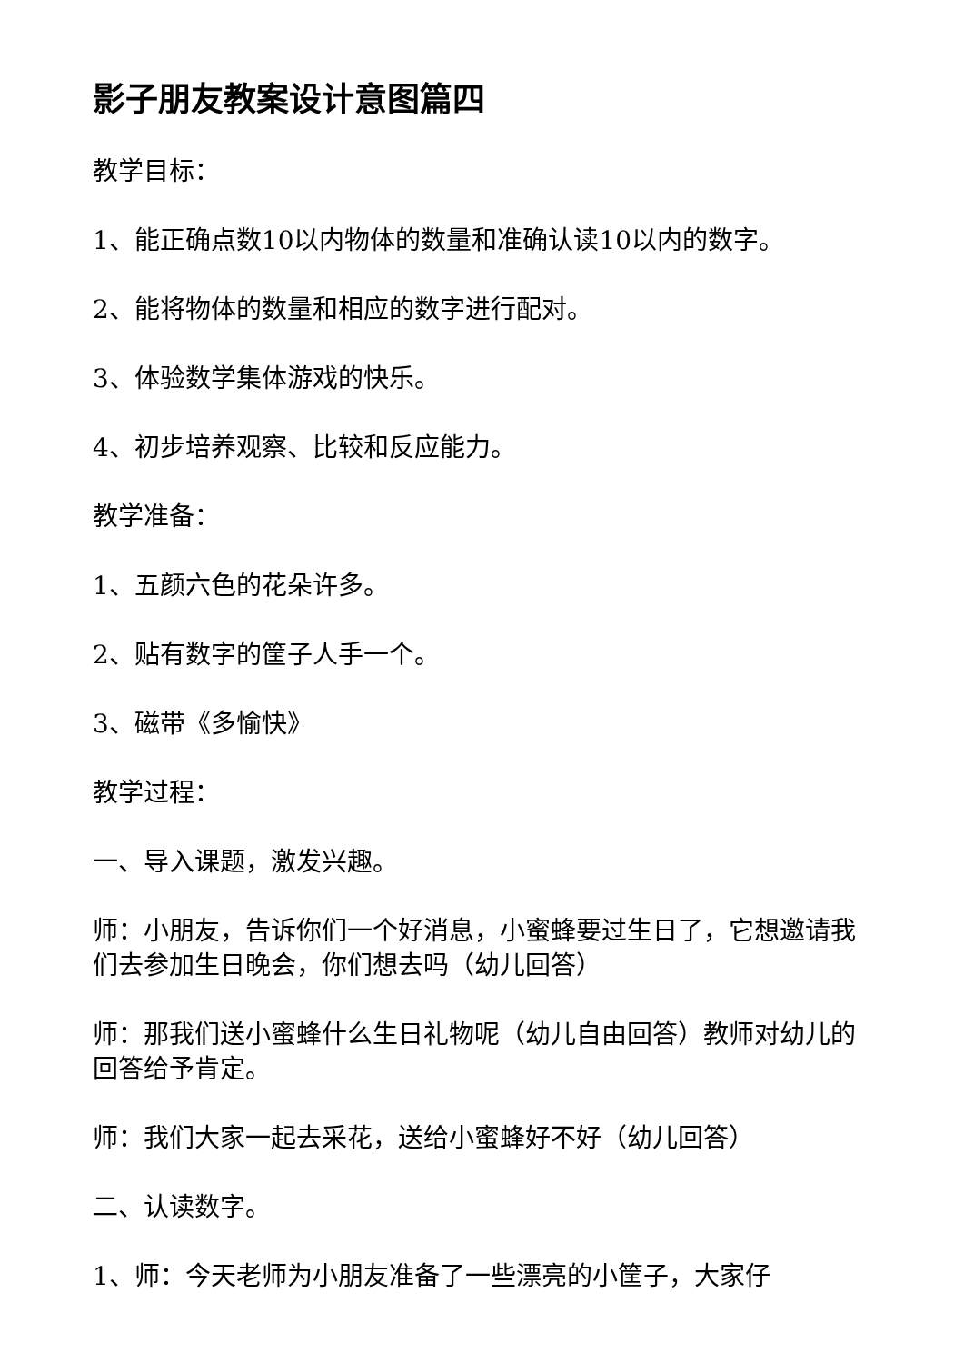影子朋友教案设计意图篇四
教学目标：
1、能正确点数10以内物体的数量和准确认读10以内的数字。
2、能将物体的数量和相应的数字进行配对。
3、体验数学集体游戏的快乐。
4、初步培养观察、比较和反应能力。
教学准备：
1、五颜六色的花朵许多。
2、贴有数字的筐子人手一个。
3、磁带《多愉快》
教学过程：
一、导入课题，激发兴趣。
师：小朋友，告诉你们一个好消息，小蜜蜂要过生日了，它想邀请我们去参加生日晚会，你们想去吗（幼儿回答）
师：那我们送小蜜蜂什么生日礼物呢（幼儿自由回答）教师对幼儿的回答给予肯定。
师：我们大家一起去采花，送给小蜜蜂好不好（幼儿回答）
二、认读数字。
1、师：今天老师为小朋友准备了一些漂亮的小筐子，大家仔